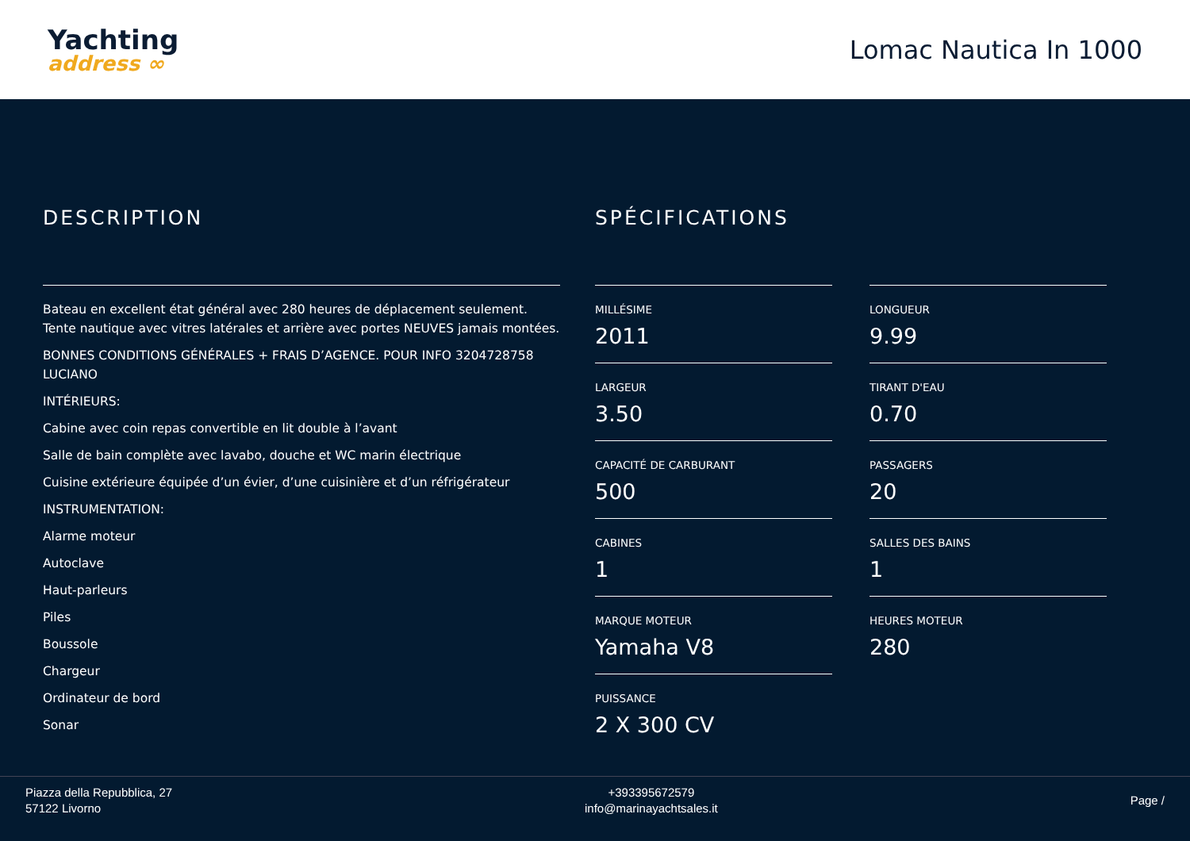Yachting
address ∞
Lomac Nautica In 1000
DESCRIPTION
Bateau en excellent état général avec 280 heures de déplacement seulement. Tente nautique avec vitres latérales et arrière avec portes NEUVES jamais montées.
BONNES CONDITIONS GÉNÉRALES + FRAIS D’AGENCE. POUR INFO 3204728758 LUCIANO
INTÉRIEURS:
Cabine avec coin repas convertible en lit double à l’avant
Salle de bain complète avec lavabo, douche et WC marin électrique
Cuisine extérieure équipée d’un évier, d’une cuisinière et d’un réfrigérateur
INSTRUMENTATION:
Alarme moteur
Autoclave
Haut-parleurs
Piles
Boussole
Chargeur
Ordinateur de bord
Sonar
SPÉCIFICATIONS
MILLÉSIME
2011
LONGUEUR
9.99
LARGEUR
3.50
TIRANT D'EAU
0.70
CAPACITÉ DE CARBURANT
500
PASSAGERS
20
CABINES
1
SALLES DES BAINS
1
MARQUE MOTEUR
Yamaha V8
HEURES MOTEUR
280
PUISSANCE
2 X 300 CV
Piazza della Repubblica, 27
57122 Livorno
+393395672579
info@marinayachtsales.it
Page /